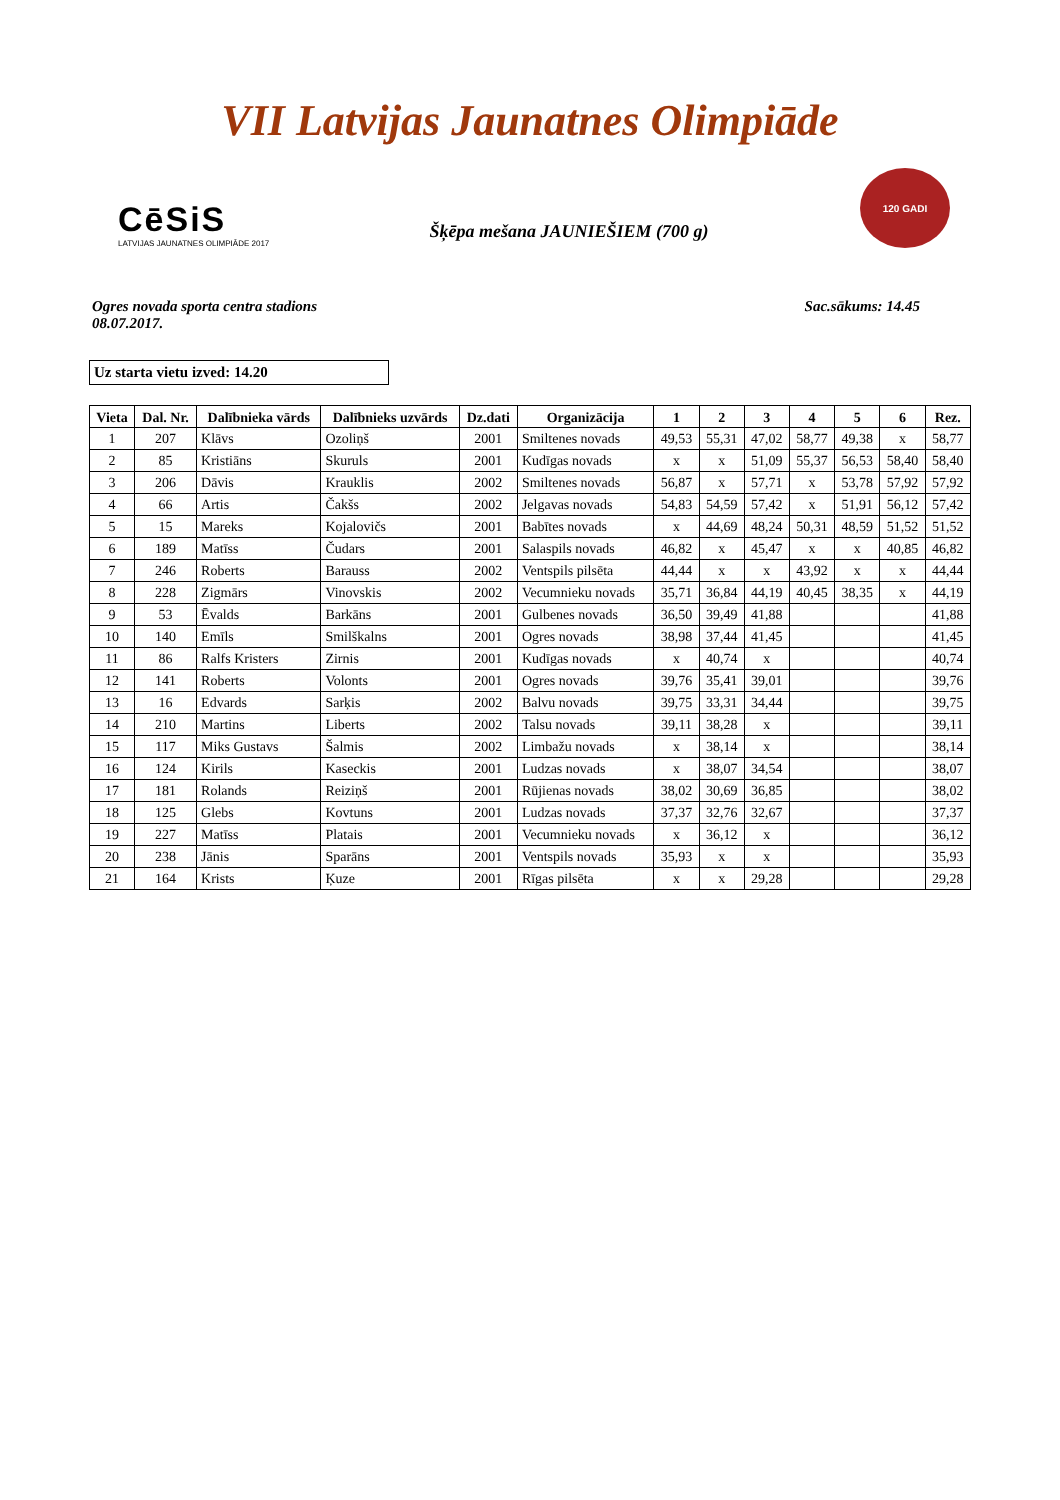VII Latvijas Jaunatnes Olimpiāde
CēSiS
LATVIJAS JAUNATNES OLIMPIĀDE 2017
Šķēpa mešana JAUNIEŠIEM (700 g)
120 GADI
Ogres novada sporta centra stadions
08.07.2017.
Sac.sākums: 14.45
Uz starta vietu izved: 14.20
| Vieta | Dal. Nr. | Dalībnieka vārds | Dalībnieks uzvārds | Dz.dati | Organizācija | 1 | 2 | 3 | 4 | 5 | 6 | Rez. |
| --- | --- | --- | --- | --- | --- | --- | --- | --- | --- | --- | --- | --- |
| 1 | 207 | Klāvs | Ozoliņš | 2001 | Smiltenes novads | 49,53 | 55,31 | 47,02 | 58,77 | 49,38 | x | 58,77 |
| 2 | 85 | Kristiāns | Skuruls | 2001 | Kudīgas novads | x | x | 51,09 | 55,37 | 56,53 | 58,40 | 58,40 |
| 3 | 206 | Dāvis | Krauklis | 2002 | Smiltenes novads | 56,87 | x | 57,71 | x | 53,78 | 57,92 | 57,92 |
| 4 | 66 | Artis | Čakšs | 2002 | Jelgavas novads | 54,83 | 54,59 | 57,42 | x | 51,91 | 56,12 | 57,42 |
| 5 | 15 | Mareks | Kojalovičs | 2001 | Babītes novads | x | 44,69 | 48,24 | 50,31 | 48,59 | 51,52 | 51,52 |
| 6 | 189 | Matīss | Čudars | 2001 | Salaspils novads | 46,82 | x | 45,47 | x | x | 40,85 | 46,82 |
| 7 | 246 | Roberts | Barauss | 2002 | Ventspils pilsēta | 44,44 | x | x | 43,92 | x | x | 44,44 |
| 8 | 228 | Zigmārs | Vinovskis | 2002 | Vecumnieku novads | 35,71 | 36,84 | 44,19 | 40,45 | 38,35 | x | 44,19 |
| 9 | 53 | Ēvalds | Barkāns | 2001 | Gulbenes novads | 36,50 | 39,49 | 41,88 | | | | 41,88 |
| 10 | 140 | Emīls | Smilškalns | 2001 | Ogres novads | 38,98 | 37,44 | 41,45 | | | | 41,45 |
| 11 | 86 | Ralfs Kristers | Zirnis | 2001 | Kudīgas novads | x | 40,74 | x | | | | 40,74 |
| 12 | 141 | Roberts | Volonts | 2001 | Ogres novads | 39,76 | 35,41 | 39,01 | | | | 39,76 |
| 13 | 16 | Edvards | Sarķis | 2002 | Balvu novads | 39,75 | 33,31 | 34,44 | | | | 39,75 |
| 14 | 210 | Martins | Liberts | 2002 | Talsu novads | 39,11 | 38,28 | x | | | | 39,11 |
| 15 | 117 | Miks Gustavs | Šalmis | 2002 | Limbažu novads | x | 38,14 | x | | | | 38,14 |
| 16 | 124 | Kirils | Kaseckis | 2001 | Ludzas novads | x | 38,07 | 34,54 | | | | 38,07 |
| 17 | 181 | Rolands | Reiziņš | 2001 | Rūjienas novads | 38,02 | 30,69 | 36,85 | | | | 38,02 |
| 18 | 125 | Glebs | Kovtuns | 2001 | Ludzas novads | 37,37 | 32,76 | 32,67 | | | | 37,37 |
| 19 | 227 | Matīss | Platais | 2001 | Vecumnieku novads | x | 36,12 | x | | | | 36,12 |
| 20 | 238 | Jānis | Sparāns | 2001 | Ventspils novads | 35,93 | x | x | | | | 35,93 |
| 21 | 164 | Krists | Ķuze | 2001 | Rīgas pilsēta | x | x | 29,28 | | | | 29,28 |